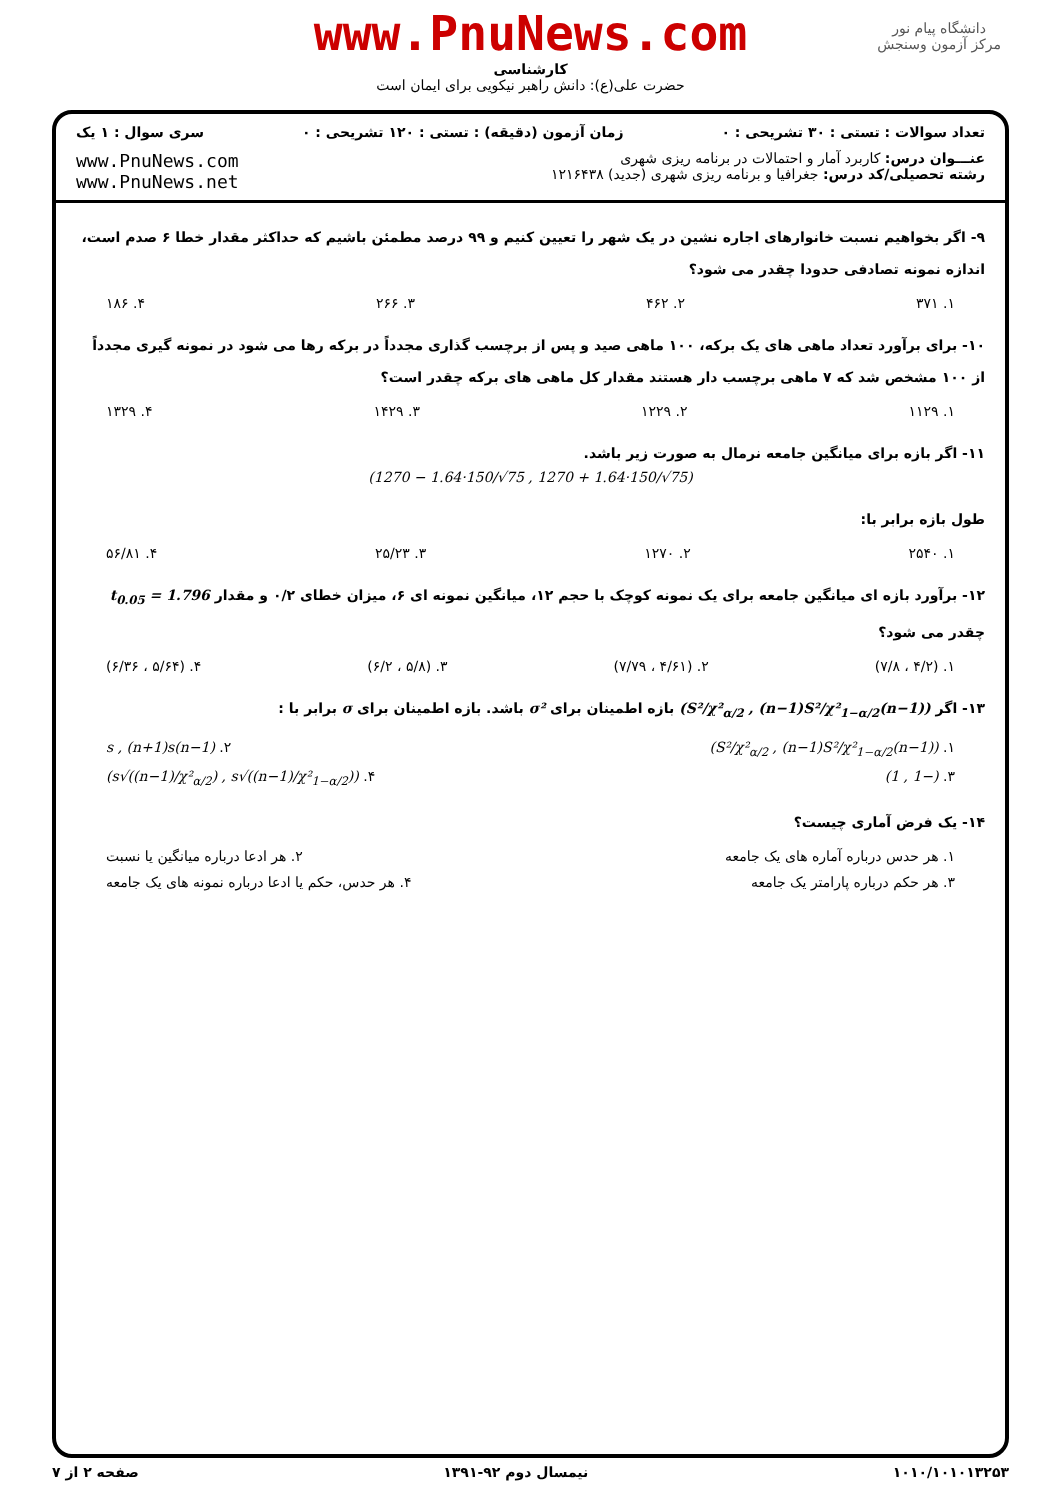www.PnuNews.com
کارشناسی
حضرت علی(ع): دانش راهبر نیکویی برای ایمان است
دانشگاه پیام نور
مرکز آزمون وسنجش
تعداد سوالات : تستی : ۳۰ تشریحی : ۰ زمان آزمون (دقیقه) : تستی : ۱۲۰ تشریحی : ۰ سری سوال : ۱ یک
عنـــوان درس: کاربرد آمار و احتمالات در برنامه ریزی شهری
رشته تحصیلی/کد درس: جغرافیا و برنامه ریزی شهری (جدید) ۱۲۱۶۴۳۸
www.PnuNews.com
www.PnuNews.net
۹- اگر بخواهیم نسبت خانوارهای اجاره نشین در یک شهر را تعیین کنیم و ۹۹ درصد مطمئن باشیم که حداکثر مقدار خطا ۶ صدم است، اندازه نمونه تصادفی حدودا چقدر می شود؟
۱. ۳۷۱ ۲. ۴۶۲ ۳. ۲۶۶ ۴. ۱۸۶
۱۰- برای برآورد تعداد ماهی های یک برکه، ۱۰۰ ماهی صید و پس از برچسب گذاری مجدداً در برکه رها می شود در نمونه گیری مجدداً از ۱۰۰ مشخص شد که ۷ ماهی برچسب دار هستند مقدار کل ماهی های برکه چقدر است؟
۱. ۱۱۲۹ ۲. ۱۲۲۹ ۳. ۱۴۲۹ ۴. ۱۳۲۹
۱۱- اگر بازه برای میانگین جامعه نرمال به صورت زیر باشد.
(1270 − 1.64·150/√75 , 1270 + 1.64·150/√75)
طول بازه برابر با:
۱. ۲۵۴۰ ۲. ۱۲۷۰ ۳. ۲۵/۲۳ ۴. ۵۶/۸۱
۱۲- برآورد بازه ای میانگین جامعه برای یک نمونه کوچک با حجم ۱۲، میانگین نمونه ای ۶، میزان خطای ۰/۲ و مقدار t<sub>0.05</sub> = 1.796 چقدر می شود؟
۱. (۴/۲ ، ۷/۸) ۲. (۴/۶۱ ، ۷/۷۹) ۳. (۵/۸ ، ۶/۲) ۴. (۵/۶۴ ، ۶/۳۶)
۱۳- اگر ((n−1)S²/χ²<sub>α/2</sub> , (n−1)S²/χ²<sub>1−α/2</sub>) بازه اطمینان برای σ² باشد. بازه اطمینان برای σ برابر با :
۱. ((n−1)S²/χ²<sub>α/2</sub> , (n−1)S²/χ²<sub>1−α/2</sub>) ۲. (n−1)s , (n+1)s
۳. (−1 , 1) ۴. (s√((n−1)/χ²<sub>α/2</sub>) , s√((n−1)/χ²<sub>1−α/2</sub>))
۱۴- یک فرض آماری چیست؟
۱. هر حدس درباره آماره های یک جامعه ۲. هر ادعا درباره میانگین یا نسبت
۳. هر حکم درباره پارامتر یک جامعه ۴. هر حدس، حکم یا ادعا درباره نمونه های یک جامعه
۱۰۱۰/۱۰۱۰۱۳۲۵۳ نیمسال دوم ۹۲-۱۳۹۱ صفحه ۲ از ۷